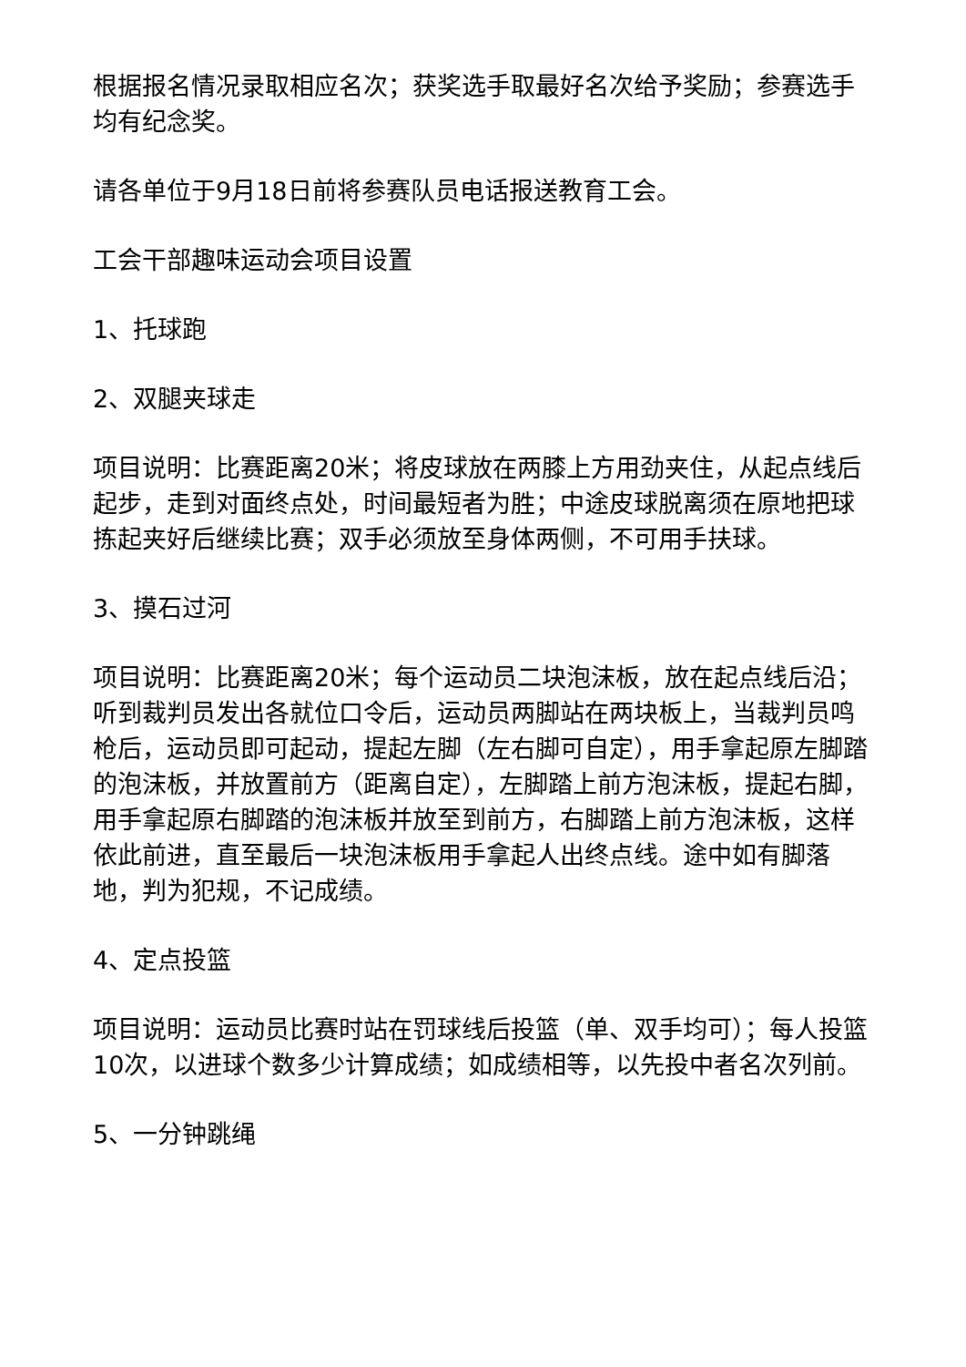根据报名情况录取相应名次；获奖选手取最好名次给予奖励；参赛选手均有纪念奖。
请各单位于9月18日前将参赛队员电话报送教育工会。
工会干部趣味运动会项目设置
1、托球跑
2、双腿夹球走
项目说明：比赛距离20米；将皮球放在两膝上方用劲夹住，从起点线后起步，走到对面终点处，时间最短者为胜；中途皮球脱离须在原地把球拣起夹好后继续比赛；双手必须放至身体两侧，不可用手扶球。
3、摸石过河
项目说明：比赛距离20米；每个运动员二块泡沫板，放在起点线后沿；听到裁判员发出各就位口令后，运动员两脚站在两块板上，当裁判员鸣枪后，运动员即可起动，提起左脚（左右脚可自定），用手拿起原左脚踏的泡沫板，并放置前方（距离自定），左脚踏上前方泡沫板，提起右脚，用手拿起原右脚踏的泡沫板并放至到前方，右脚踏上前方泡沫板，这样依此前进，直至最后一块泡沫板用手拿起人出终点线。途中如有脚落地，判为犯规，不记成绩。
4、定点投篮
项目说明：运动员比赛时站在罚球线后投篮（单、双手均可）；每人投篮10次，以进球个数多少计算成绩；如成绩相等，以先投中者名次列前。
5、一分钟跳绳